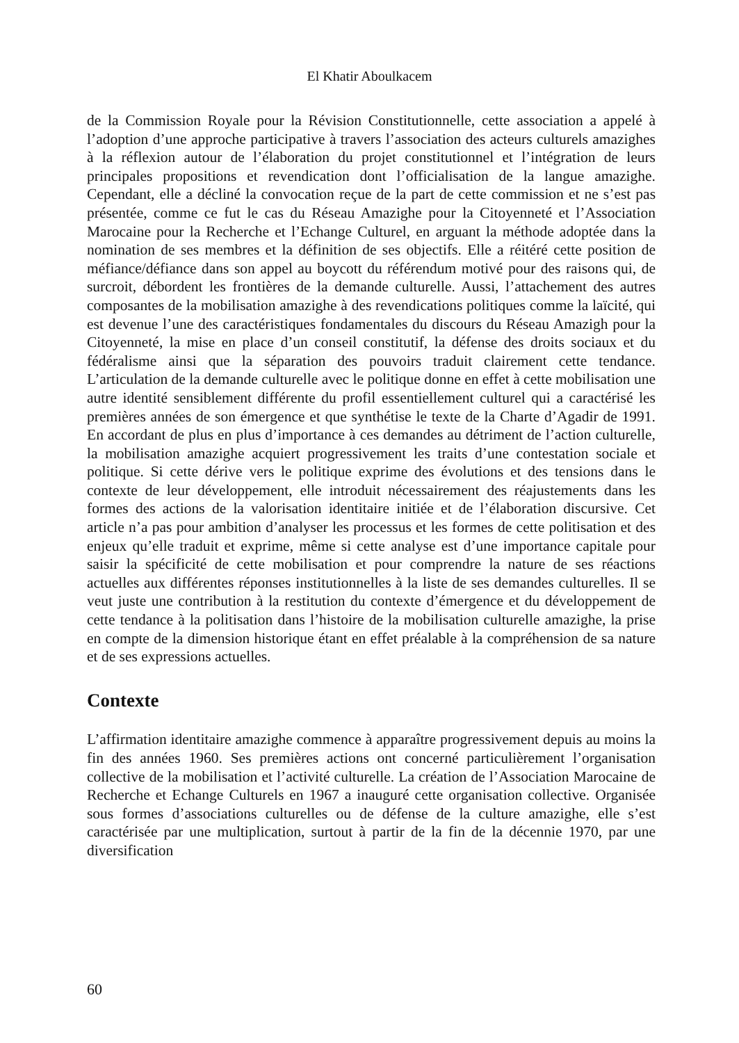El Khatir Aboulkacem
de la Commission Royale pour la Révision Constitutionnelle, cette association a appelé à l’adoption d’une approche participative à travers l’association des acteurs culturels amazighes à la réflexion autour de l’élaboration du projet constitutionnel et l’intégration de leurs principales propositions et revendication dont l’officialisation de la langue amazighe. Cependant, elle a décliné la convocation reçue de la part de cette commission et ne s’est pas présentée, comme ce fut le cas du Réseau Amazighe pour la Citoyenneté et l’Association Marocaine pour la Recherche et l’Echange Culturel, en arguant la méthode adoptée dans la nomination de ses membres et la définition de ses objectifs. Elle a réitéré cette position de méfiance/défiance dans son appel au boycott du référendum motivé pour des raisons qui, de surcroit, débordent les frontières de la demande culturelle. Aussi, l’attachement des autres composantes de la mobilisation amazighe à des revendications politiques comme la laïcité, qui est devenue l’une des caractéristiques fondamentales du discours du Réseau Amazigh pour la Citoyenneté, la mise en place d’un conseil constitutif, la défense des droits sociaux et du fédéralisme ainsi que la séparation des pouvoirs traduit clairement cette tendance. L’articulation de la demande culturelle avec le politique donne en effet à cette mobilisation une autre identité sensiblement différente du profil essentiellement culturel qui a caractérisé les premières années de son émergence et que synthétise le texte de la Charte d’Agadir de 1991. En accordant de plus en plus d’importance à ces demandes au détriment de l’action culturelle, la mobilisation amazighe acquiert progressivement les traits d’une contestation sociale et politique. Si cette dérive vers le politique exprime des évolutions et des tensions dans le contexte de leur développement, elle introduit nécessairement des réajustements dans les formes des actions de la valorisation identitaire initiée et de l’élaboration discursive. Cet article n’a pas pour ambition d’analyser les processus et les formes de cette politisation et des enjeux qu’elle traduit et exprime, même si cette analyse est d’une importance capitale pour saisir la spécificité de cette mobilisation et pour comprendre la nature de ses réactions actuelles aux différentes réponses institutionnelles à la liste de ses demandes culturelles. Il se veut juste une contribution à la restitution du contexte d’émergence et du développement de cette tendance à la politisation dans l’histoire de la mobilisation culturelle amazighe, la prise en compte de la dimension historique étant en effet préalable à la compréhension de sa nature et de ses expressions actuelles.
Contexte
L’affirmation identitaire amazighe commence à apparaître progressivement depuis au moins la fin des années 1960. Ses premières actions ont concerné particulièrement l’organisation collective de la mobilisation et l’activité culturelle. La création de l’Association Marocaine de Recherche et Echange Culturels en 1967 a inauguré cette organisation collective. Organisée sous formes d’associations culturelles ou de défense de la culture amazighe, elle s’est caractérisée par une multiplication, surtout à partir de la fin de la décennie 1970, par une diversification
60